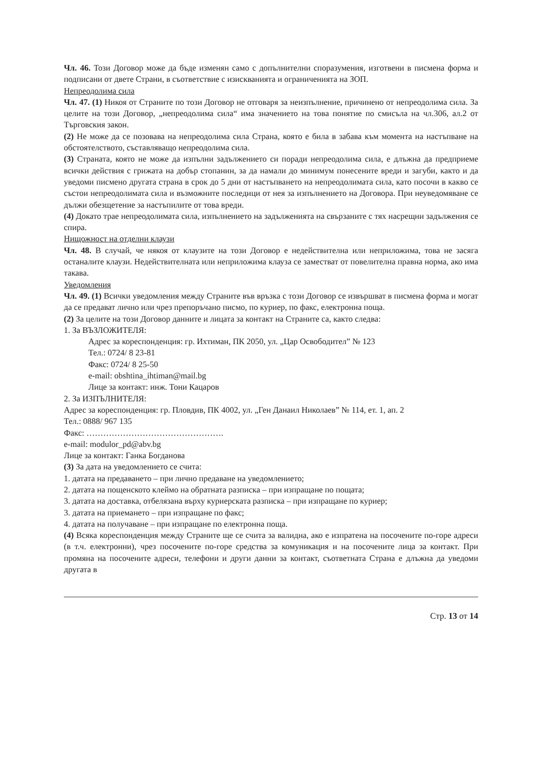Чл. 46. Този Договор може да бъде изменян само с допълнителни споразумения, изготвени в писмена форма и подписани от двете Страни, в съответствие с изискванията и ограниченията на ЗОП.
Непреодолима сила
Чл. 47. (1) Никоя от Страните по този Договор не отговаря за неизпълнение, причинено от непреодолима сила. За целите на този Договор, „непреодолима сила“ има значението на това понятие по смисъла на чл.306, ал.2 от Търговския закон.
(2) Не може да се позовава на непреодолима сила Страна, която е била в забава към момента на настъпване на обстоятелството, съставляващо непреодолима сила.
(3) Страната, която не може да изпълни задължението си поради непреодолима сила, е длъжна да предприеме всички действия с грижата на добър стопанин, за да намали до минимум понесените вреди и загуби, както и да уведоми писмено другата страна в срок до 5 дни от настъпването на непреодолимата сила, като посочи в какво се състои непреодолимата сила и възможните последици от нея за изпълнението на Договора. При неуведомяване се дължи обезщетение за настъпилите от това вреди.
(4) Докато трае непреодолимата сила, изпълнението на задълженията на свързаните с тях насрещни задължения се спира.
Нищожност на отделни клаузи
Чл. 48. В случай, че някоя от клаузите на този Договор е недействителна или неприложима, това не засяга останалите клаузи. Недействителната или неприложима клауза се заместват от повелителна правна норма, ако има такава.
Уведомления
Чл. 49. (1) Всички уведомления между Страните във връзка с този Договор се извършват в писмена форма и могат да се предават лично или чрез препоръчано писмо, по куриер, по факс, електронна поща.
(2) За целите на този Договор данните и лицата за контакт на Страните са, както следва:
1. За ВЪЗЛОЖИТЕЛЯ:
Адрес за кореспонденция: гр. Ихтиман, ПК 2050, ул. „Цар Освободител” № 123
Тел.: 0724/ 8 23-81
Факс: 0724/ 8 25-50
e-mail: obshtina_ihtiman@mail.bg
Лице за контакт: инж. Тони Кацаров
2. За ИЗПЪЛНИТЕЛЯ:
Адрес за кореспонденция: гр. Пловдив, ПК 4002, ул. „Ген Данаил Николаев” № 114, ет. 1, ап. 2
Тел.: 0888/ 967 135
Факс: ………………………………………….
e-mail: modulor_pd@abv.bg
Лице за контакт: Ганка Богданова
(3) За дата на уведомлението се счита:
1. датата на предаването – при лично предаване на уведомлението;
2. датата на пощенското клеймо на обратната разписка – при изпращане по пощата;
3. датата на доставка, отбелязана върху куриерската разписка – при изпращане по куриер;
3. датата на приемането – при изпращане по факс;
4. датата на получаване – при изпращане по електронна поща.
(4) Всяка кореспонденция между Страните ще се счита за валидна, ако е изпратена на посочените по-горе адреси (в т.ч. електронни), чрез посочените по-горе средства за комуникация и на посочените лица за контакт. При промяна на посочените адреси, телефони и други данни за контакт, съответната Страна е длъжна да уведоми другата в
Стр. 13 от 14